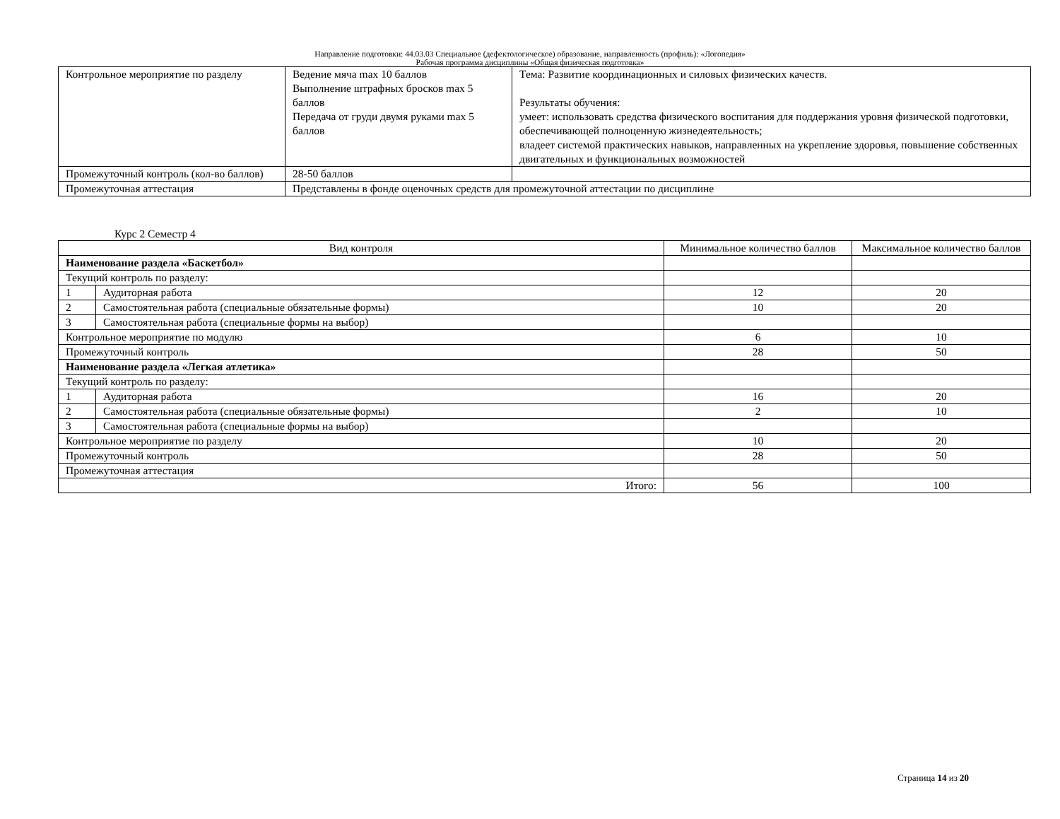Направление подготовки: 44.03.03 Специальное (дефектологическое) образование, направленность (профиль): «Логопедия»
Рабочая программа дисциплины «Общая физическая подготовка»
| Контрольное мероприятие по разделу | Ведение мяча max 10 баллов Выполнение штрафных бросков max 5 баллов Передача от груди двумя руками max 5 баллов | Тема: Развитие координационных и силовых физических качеств. Результаты обучения: умеет: использовать средства физического воспитания для поддержания уровня физической подготовки, обеспечивающей полноценную жизнедеятельность; владеет системой практических навыков, направленных на укрепление здоровья, повышение собственных двигательных и функциональных возможностей |
| Промежуточный контроль (кол-во баллов) | 28-50 баллов | |
| Промежуточная аттестация | Представлены в фонде оценочных средств для промежуточной аттестации по дисциплине | |
Курс 2 Семестр 4
| Вид контроля | | Минимальное количество баллов | Максимальное количество баллов |
| Наименование раздела «Баскетбол» | | | |
| Текущий контроль по разделу: | | | |
| 1 | Аудиторная работа | 12 | 20 |
| 2 | Самостоятельная работа (специальные обязательные формы) | 10 | 20 |
| 3 | Самостоятельная работа (специальные формы на выбор) | | |
| Контрольное мероприятие по модулю | | 6 | 10 |
| Промежуточный контроль | | 28 | 50 |
| Наименование раздела «Легкая атлетика» | | | |
| Текущий контроль по разделу: | | | |
| 1 | Аудиторная работа | 16 | 20 |
| 2 | Самостоятельная работа (специальные обязательные формы) | 2 | 10 |
| 3 | Самостоятельная работа (специальные формы на выбор) | | |
| Контрольное мероприятие по разделу | | 10 | 20 |
| Промежуточный контроль | | 28 | 50 |
| Промежуточная аттестация | | | |
| Итого: | | 56 | 100 |
Страница 14 из 20